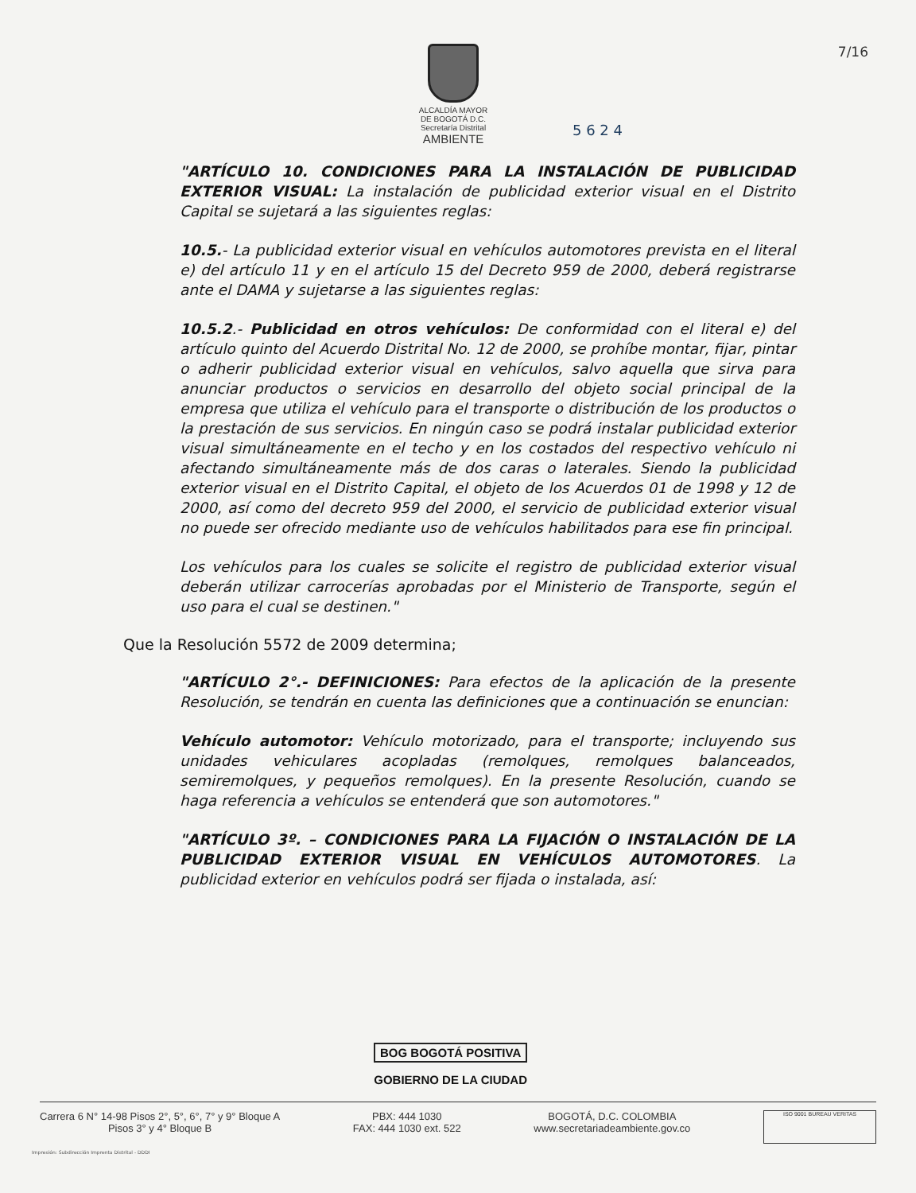ALCALDÍA MAYOR
DE BOGOTÁ D.C.
Secretaría Distrital
AMBIENTE
7/16
5 6 2 4
"ARTÍCULO 10. CONDICIONES PARA LA INSTALACIÓN DE PUBLICIDAD EXTERIOR VISUAL: La instalación de publicidad exterior visual en el Distrito Capital se sujetará a las siguientes reglas:
10.5.- La publicidad exterior visual en vehículos automotores prevista en el literal e) del artículo 11 y en el artículo 15 del Decreto 959 de 2000, deberá registrarse ante el DAMA y sujetarse a las siguientes reglas:
10.5.2.- Publicidad en otros vehículos: De conformidad con el literal e) del artículo quinto del Acuerdo Distrital No. 12 de 2000, se prohíbe montar, fijar, pintar o adherir publicidad exterior visual en vehículos, salvo aquella que sirva para anunciar productos o servicios en desarrollo del objeto social principal de la empresa que utiliza el vehículo para el transporte o distribución de los productos o la prestación de sus servicios. En ningún caso se podrá instalar publicidad exterior visual simultáneamente en el techo y en los costados del respectivo vehículo ni afectando simultáneamente más de dos caras o laterales. Siendo la publicidad exterior visual en el Distrito Capital, el objeto de los Acuerdos 01 de 1998 y 12 de 2000, así como del decreto 959 del 2000, el servicio de publicidad exterior visual no puede ser ofrecido mediante uso de vehículos habilitados para ese fin principal.
Los vehículos para los cuales se solicite el registro de publicidad exterior visual deberán utilizar carrocerías aprobadas por el Ministerio de Transporte, según el uso para el cual se destinen."
Que la Resolución 5572 de 2009 determina;
"ARTÍCULO 2°.- DEFINICIONES: Para efectos de la aplicación de la presente Resolución, se tendrán en cuenta las definiciones que a continuación se enuncian:
Vehículo automotor: Vehículo motorizado, para el transporte; incluyendo sus unidades vehiculares acopladas (remolques, remolques balanceados, semiremolques, y pequeños remolques). En la presente Resolución, cuando se haga referencia a vehículos se entenderá que son automotores."
"ARTÍCULO 3º. – CONDICIONES PARA LA FIJACIÓN O INSTALACIÓN DE LA PUBLICIDAD EXTERIOR VISUAL EN VEHÍCULOS AUTOMOTORES. La publicidad exterior en vehículos podrá ser fijada o instalada, así:
BOG BOGOTÁ POSITIVA
GOBIERNO DE LA CIUDAD
Carrera 6 N° 14-98 Pisos 2°, 5°, 6°, 7° y 9° Bloque A
Pisos 3° y 4° Bloque B
PBX: 444 1030
FAX: 444 1030 ext. 522
BOGOTÁ, D.C. COLOMBIA
www.secretariadeambiente.gov.co
ISO 9001 BUREAU VERITAS
Impresión: Subdirección Imprenta Distrital - DDDI